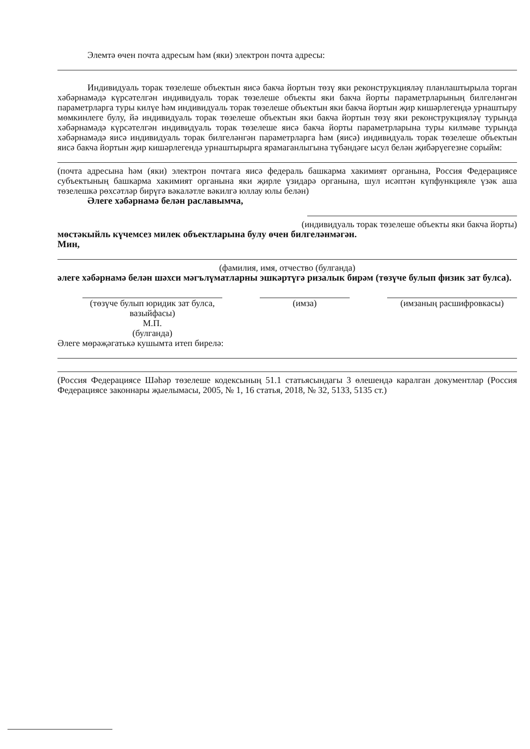Элемтә өчен почта адресым һәм (яки) электрон почта адресы:
Индивидуаль торак төзелеше объектын яисә бакча йортын төзү яки реконструкцияләү планлаштырыла торган хәбәрнамәдә күрсәтелгән индивидуаль торак төзелеше объекты яки бакча йорты параметрларының билгеләнгән параметрларга туры килүе һәм индивидуаль торак төзелеше объектын яки бакча йортын җир кишәрлегендә урнаштыру мөмкинлеге булу, йә индивидуаль торак төзелеше объектын яки бакча йортын төзү яки реконструкцияләү турында хәбәрнамәдә күрсәтелгән индивидуаль торак төзелеше яисә бакча йорты параметрларына туры килмәве турында хәбәрнамәдә яисә индивидуаль торак билгеләнгән параметрларга һәм (яисә) индивидуаль торак төзелеше объектын яисә бакча йортын җир кишәрлегендә урнаштырырга ярамаганлыгына түбәндәге ысул белән җибәрүегезне сорыйм:
(почта адресына һәм (яки) электрон почтага яисә федераль башкарма хакимият органына, Россия Федерациясе субъектының башкарма хакимият органына яки җирле үзидарә органына, шул исәптән күпфункцияле үзәк аша төзелешкә рөхсәтләр бирүгә вәкаләтле вәкилгә юллау юлы белән)
Әлеге хәбәрнамә белән раславымча,
(индивидуаль торак төзелеше объекты яки бакча йорты)
мөстәкыйль күчемсез милек объектларына булу өчен билгеләнмәгән.
Мин,
(фамилия, имя, отчество (булганда)
әлеге хәбәрнамә белән шәхси мәгълүматларны эшкәртүгә ризалык бирәм (төзүче булып физик зат булса).
(төзүче булып юридик зат булса, вазыйфасы)
М.П.
(булганда)
(имза) (имзаның расшифровкасы)
Әлеге мөрәҗәгатькә кушымта итеп бирелә:
(Россия Федерациясе Шәһәр төзелеше кодексының 51.1 статьясындагы 3 өлешендә каралган документлар (Россия Федерациясе законнары җыелымасы, 2005, № 1, 16 статья, 2018, № 32, 5133, 5135 ст.)